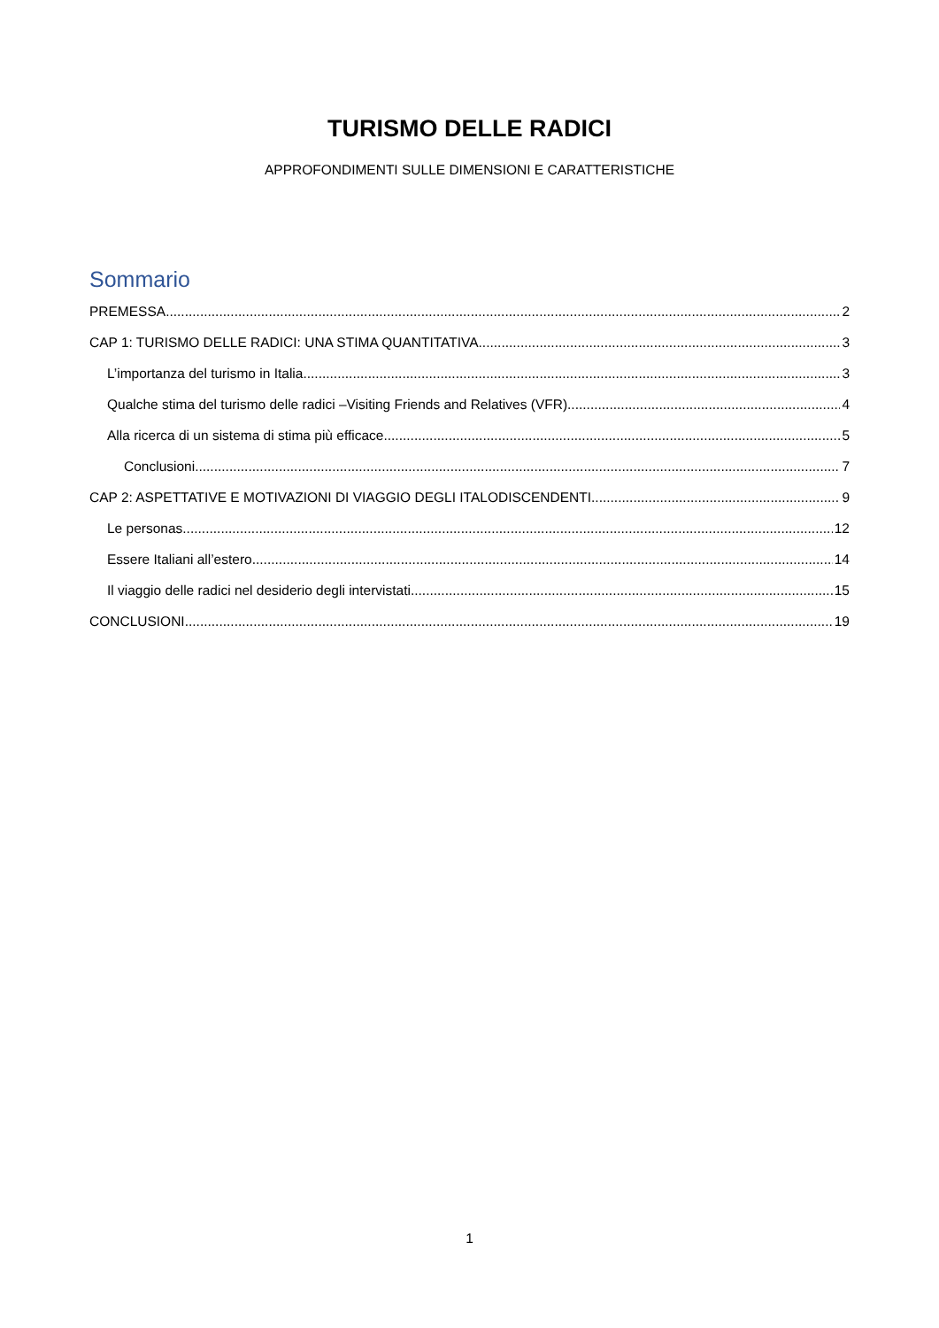TURISMO DELLE RADICI
APPROFONDIMENTI SULLE DIMENSIONI E CARATTERISTICHE
Sommario
PREMESSA 2
CAP 1: TURISMO DELLE RADICI: UNA STIMA QUANTITATIVA 3
L’importanza del turismo in Italia 3
Qualche stima del turismo delle radici –Visiting Friends and Relatives (VFR) 4
Alla ricerca di un sistema di stima più efficace 5
Conclusioni 7
CAP 2: ASPETTATIVE E MOTIVAZIONI DI VIAGGIO DEGLI ITALODISCENDENTI 9
Le personas 12
Essere Italiani all’estero 14
Il viaggio delle radici nel desiderio degli intervistati 15
CONCLUSIONI 19
1